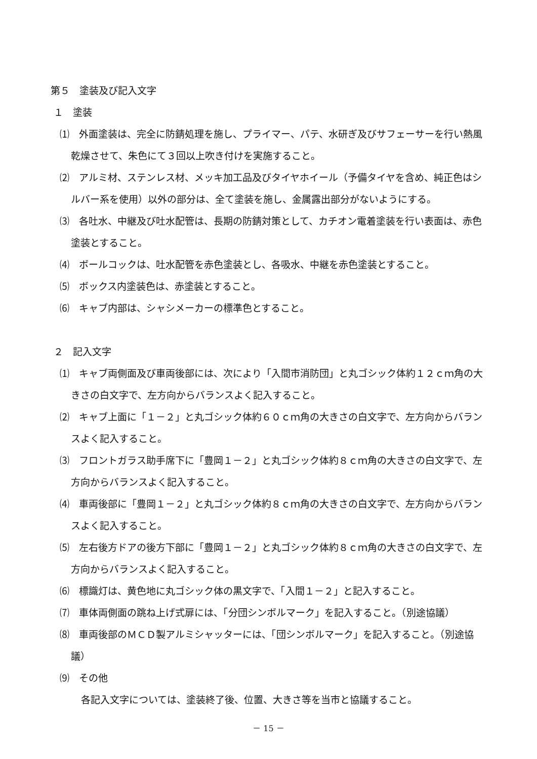第５　塗装及び記入文字
１　塗装
⑴　外面塗装は、完全に防錆処理を施し、プライマー、パテ、水研ぎ及びサフェーサーを行い熱風乾燥させて、朱色にて３回以上吹き付けを実施すること。
⑵　アルミ材、ステンレス材、メッキ加工品及びタイヤホイール（予備タイヤを含め、純正色はシルバー系を使用）以外の部分は、全て塗装を施し、金属露出部分がないようにする。
⑶　各吐水、中継及び吐水配管は、長期の防錆対策として、カチオン電着塗装を行い表面は、赤色塗装とすること。
⑷　ボールコックは、吐水配管を赤色塗装とし、各吸水、中継を赤色塗装とすること。
⑸　ボックス内塗装色は、赤塗装とすること。
⑹　キャブ内部は、シャシメーカーの標準色とすること。
２　記入文字
⑴　キャブ両側面及び車両後部には、次により「入間市消防団」と丸ゴシック体約１２ｃｍ角の大きさの白文字で、左方向からバランスよく記入すること。
⑵　キャブ上面に「１－２」と丸ゴシック体約６０ｃｍ角の大きさの白文字で、左方向からバランスよく記入すること。
⑶　フロントガラス助手席下に「豊岡１－２」と丸ゴシック体約８ｃｍ角の大きさの白文字で、左方向からバランスよく記入すること。
⑷　車両後部に「豊岡１－２」と丸ゴシック体約８ｃｍ角の大きさの白文字で、左方向からバランスよく記入すること。
⑸　左右後方ドアの後方下部に「豊岡１－２」と丸ゴシック体約８ｃｍ角の大きさの白文字で、左方向からバランスよく記入すること。
⑹　標識灯は、黄色地に丸ゴシック体の黒文字で、「入間１－２」と記入すること。
⑺　車体両側面の跳ね上げ式扉には、「分団シンボルマーク」を記入すること。（別途協議）
⑻　車両後部のＭＣＤ製アルミシャッターには、「団シンボルマーク」を記入すること。（別途協議）
⑼　その他
各記入文字については、塗装終了後、位置、大きさ等を当市と協議すること。
－ 15 －